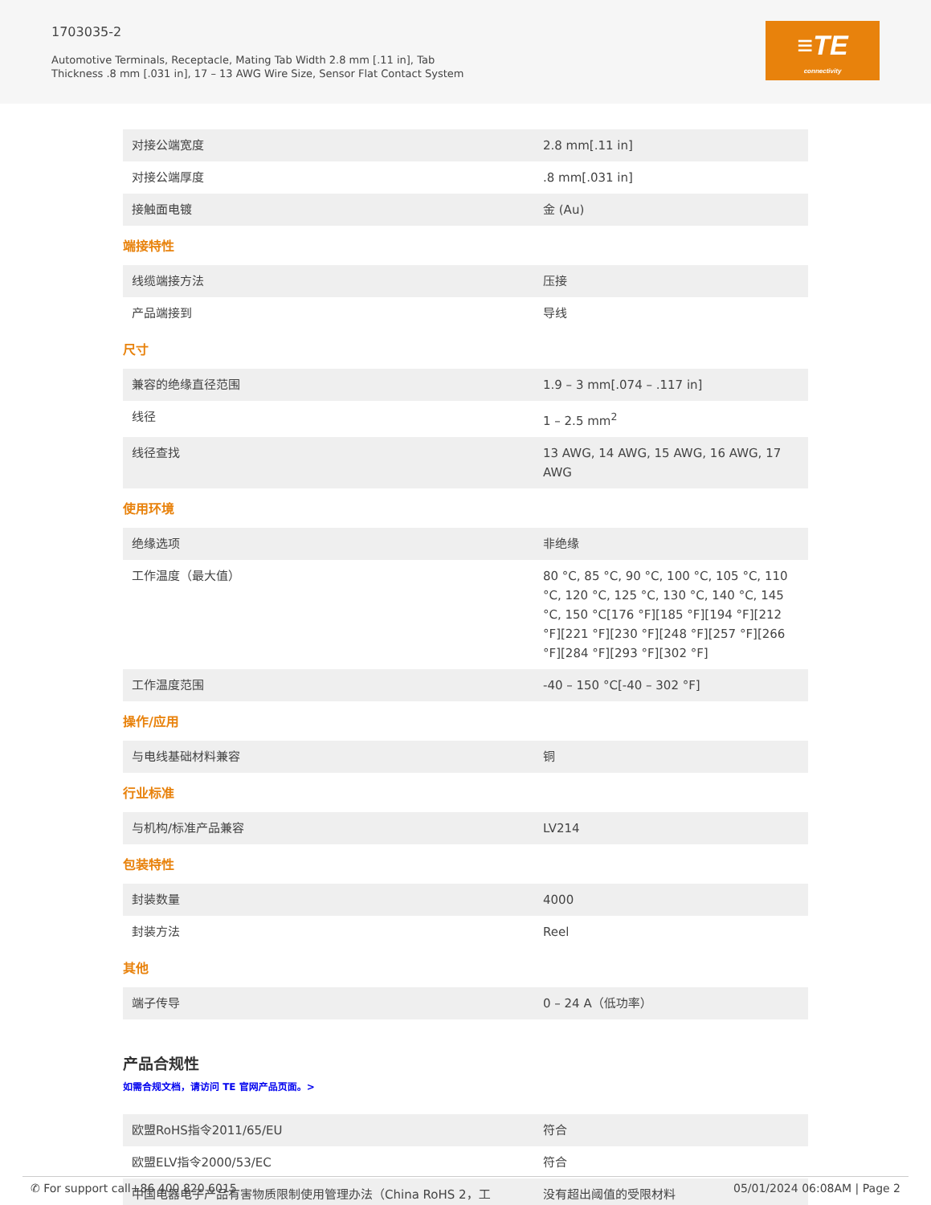1703035-2
Automotive Terminals, Receptacle, Mating Tab Width 2.8 mm [.11 in], Tab Thickness .8 mm [.031 in], 17 – 13 AWG Wire Size, Sensor Flat Contact System
≡TE
connectivity
| 对接公端宽度 | 2.8 mm[.11 in] |
| 对接公端厚度 | .8 mm[.031 in] |
| 接触面电镀 | 金 (Au) |
端接特性
| 线缆端接方法 | 压接 |
| 产品端接到 | 导线 |
尺寸
| 兼容的绝缘直径范围 | 1.9 – 3 mm[.074 – .117 in] |
| 线径 | 1 – 2.5 mm<sup>2</sup> |
| 线径查找 | 13 AWG, 14 AWG, 15 AWG, 16 AWG, 17 AWG |
使用环境
| 绝缘选项 | 非绝缘 |
| 工作温度（最大值） | 80 °C, 85 °C, 90 °C, 100 °C, 105 °C, 110 °C, 120 °C, 125 °C, 130 °C, 140 °C, 145 °C, 150 °C[176 °F][185 °F][194 °F][212 °F][221 °F][230 °F][248 °F][257 °F][266 °F][284 °F][293 °F][302 °F] |
| 工作温度范围 | -40 – 150 °C[-40 – 302 °F] |
操作/应用
| 与电线基础材料兼容 | 铜 |
行业标准
| 与机构/标准产品兼容 | LV214 |
包装特性
| 封装数量 | 4000 |
| 封装方法 | Reel |
其他
| 端子传导 | 0 – 24 A（低功率） |
产品合规性
如需合规文档，请访问 TE 官网产品页面。>
| 欧盟RoHS指令2011/65/EU | 符合 |
| 欧盟ELV指令2000/53/EC | 符合 |
| 中国电器电子产品有害物质限制使用管理办法（China RoHS 2，工 | 没有超出阈值的受限材料 |
✆ For support call+86 400 820 6015 05/01/2024 06:08AM | Page 2